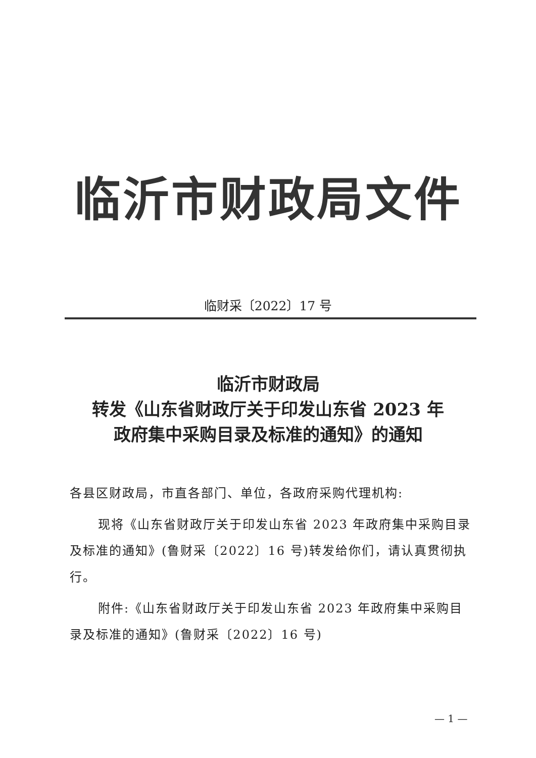临沂市财政局文件
临财采〔2022〕17 号
临沂市财政局
转发《山东省财政厅关于印发山东省 2023 年
政府集中采购目录及标准的通知》的通知
各县区财政局，市直各部门、单位，各政府采购代理机构:
现将《山东省财政厅关于印发山东省 2023 年政府集中采购目录及标准的通知》(鲁财采〔2022〕16 号)转发给你们，请认真贯彻执行。
附件:《山东省财政厅关于印发山东省 2023 年政府集中采购目录及标准的通知》(鲁财采〔2022〕16 号)
— 1 —